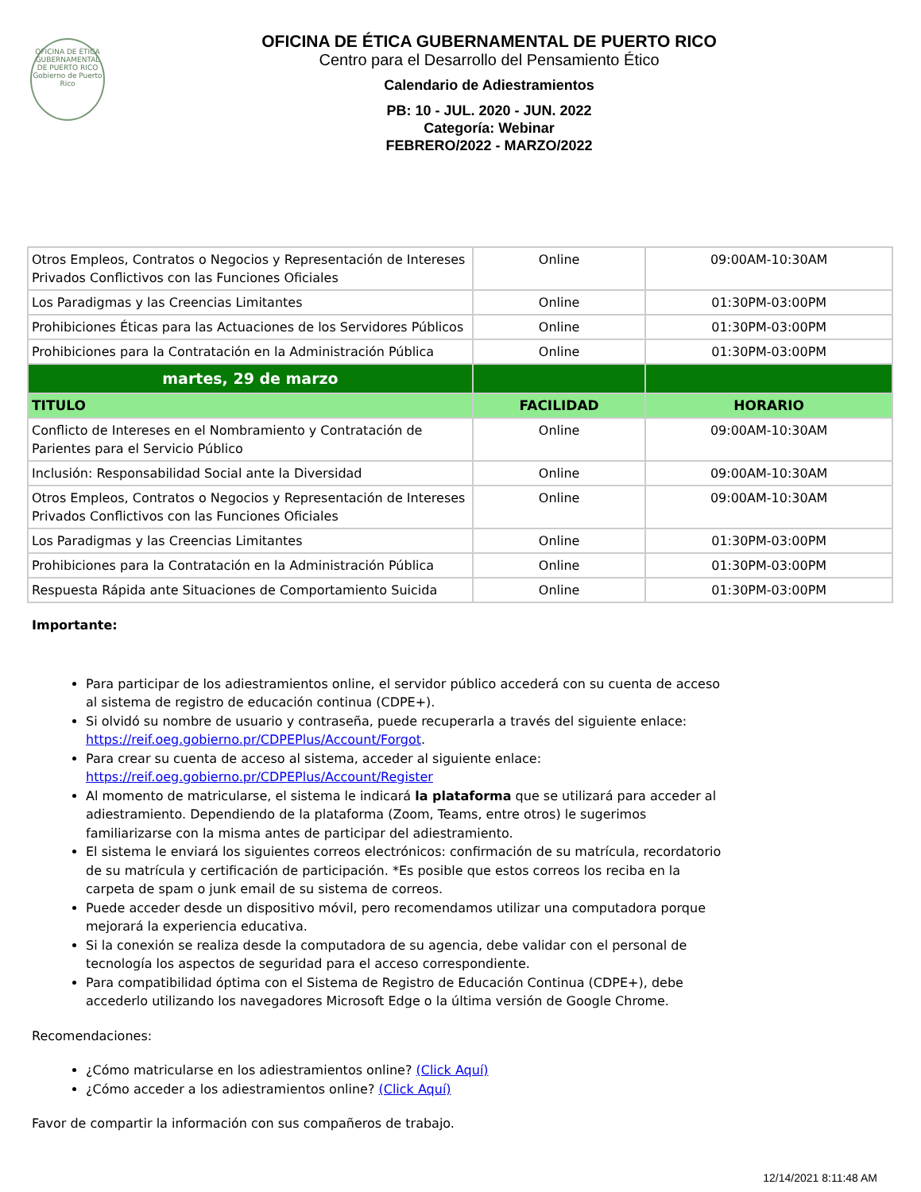OFICINA DE ÉTICA GUBERNAMENTAL DE PUERTO RICO
Gobierno de Puerto Rico
OFICINA DE ÉTICA GUBERNAMENTAL DE PUERTO RICO
Centro para el Desarrollo del Pensamiento Ético
Calendario de Adiestramientos
PB: 10 - JUL. 2020 - JUN. 2022
Categoría: Webinar
FEBRERO/2022 - MARZO/2022
| Otros Empleos, Contratos o Negocios y Representación de Intereses Privados Conflictivos con las Funciones Oficiales | Online | 09:00AM-10:30AM |
| Los Paradigmas y las Creencias Limitantes | Online | 01:30PM-03:00PM |
| Prohibiciones Éticas para las Actuaciones de los Servidores Públicos | Online | 01:30PM-03:00PM |
| Prohibiciones para la Contratación en la Administración Pública | Online | 01:30PM-03:00PM |
| martes, 29 de marzo | | |
| TITULO | FACILIDAD | HORARIO |
| Conflicto de Intereses en el Nombramiento y Contratación de Parientes para el Servicio Público | Online | 09:00AM-10:30AM |
| Inclusión: Responsabilidad Social ante la Diversidad | Online | 09:00AM-10:30AM |
| Otros Empleos, Contratos o Negocios y Representación de Intereses Privados Conflictivos con las Funciones Oficiales | Online | 09:00AM-10:30AM |
| Los Paradigmas y las Creencias Limitantes | Online | 01:30PM-03:00PM |
| Prohibiciones para la Contratación en la Administración Pública | Online | 01:30PM-03:00PM |
| Respuesta Rápida ante Situaciones de Comportamiento Suicida | Online | 01:30PM-03:00PM |
Importante:
Para participar de los adiestramientos online, el servidor público accederá con su cuenta de acceso al sistema de registro de educación continua (CDPE+).
Si olvidó su nombre de usuario y contraseña, puede recuperarla a través del siguiente enlace: https://reif.oeg.gobierno.pr/CDPEPlus/Account/Forgot.
Para crear su cuenta de acceso al sistema, acceder al siguiente enlace: https://reif.oeg.gobierno.pr/CDPEPlus/Account/Register
Al momento de matricularse, el sistema le indicará la plataforma que se utilizará para acceder al adiestramiento. Dependiendo de la plataforma (Zoom, Teams, entre otros) le sugerimos familiarizarse con la misma antes de participar del adiestramiento.
El sistema le enviará los siguientes correos electrónicos: confirmación de su matrícula, recordatorio de su matrícula y certificación de participación. *Es posible que estos correos los reciba en la carpeta de spam o junk email de su sistema de correos.
Puede acceder desde un dispositivo móvil, pero recomendamos utilizar una computadora porque mejorará la experiencia educativa.
Si la conexión se realiza desde la computadora de su agencia, debe validar con el personal de tecnología los aspectos de seguridad para el acceso correspondiente.
Para compatibilidad óptima con el Sistema de Registro de Educación Continua (CDPE+), debe accederlo utilizando los navegadores Microsoft Edge o la última versión de Google Chrome.
Recomendaciones:
¿Cómo matricularse en los adiestramientos online? (Click Aquí)
¿Cómo acceder a los adiestramientos online? (Click Aquí)
Favor de compartir la información con sus compañeros de trabajo.
12/14/2021 8:11:48 AM